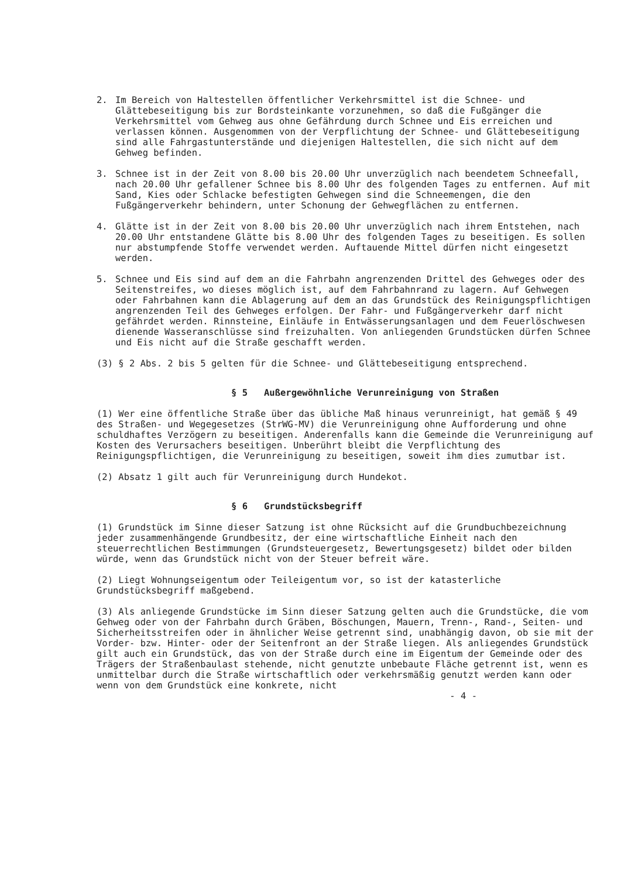2. Im Bereich von Haltestellen öffentlicher Verkehrsmittel ist die Schnee- und Glättebeseitigung bis zur Bordsteinkante vorzunehmen, so daß die Fußgänger die Verkehrsmittel vom Gehweg aus ohne Gefährdung durch Schnee und Eis erreichen und verlassen können. Ausgenommen von der Verpflichtung der Schnee- und Glättebeseitigung sind alle Fahrgastunterstände und diejenigen Haltestellen, die sich nicht auf dem Gehweg befinden.
3. Schnee ist in der Zeit von 8.00 bis 20.00 Uhr unverzüglich nach beendetem Schneefall, nach 20.00 Uhr gefallener Schnee bis 8.00 Uhr des folgenden Tages zu entfernen. Auf mit Sand, Kies oder Schlacke befestigten Gehwegen sind die Schneemengen, die den Fußgängerverkehr behindern, unter Schonung der Gehwegflächen zu entfernen.
4. Glätte ist in der Zeit von 8.00 bis 20.00 Uhr unverzüglich nach ihrem Entstehen, nach 20.00 Uhr entstandene Glätte bis 8.00 Uhr des folgenden Tages zu beseitigen. Es sollen nur abstumpfende Stoffe verwendet werden. Auftauende Mittel dürfen nicht eingesetzt werden.
5. Schnee und Eis sind auf dem an die Fahrbahn angrenzenden Drittel des Gehweges oder des Seitenstreifes, wo dieses möglich ist, auf dem Fahrbahnrand zu lagern. Auf Gehwegen oder Fahrbahnen kann die Ablagerung auf dem an das Grundstück des Reinigungspflichtigen angrenzenden Teil des Gehweges erfolgen. Der Fahr- und Fußgängerverkehr darf nicht gefährdet werden. Rinnsteine, Einläufe in Entwässerungsanlagen und dem Feuerlöschwesen dienende Wasseranschlüsse sind freizuhalten. Von anliegenden Grundstücken dürfen Schnee und Eis nicht auf die Straße geschafft werden.
(3) § 2 Abs. 2 bis 5 gelten für die Schnee- und Glättebeseitigung entsprechend.
§ 5 Außergewöhnliche Verunreinigung von Straßen
(1) Wer eine öffentliche Straße über das übliche Maß hinaus verunreinigt, hat gemäß § 49 des Straßen- und Wegegesetzes (StrWG-MV) die Verunreinigung ohne Aufforderung und ohne schuldhaftes Verzögern zu beseitigen. Anderenfalls kann die Gemeinde die Verunreinigung auf Kosten des Verursachers beseitigen. Unberührt bleibt die Verpflichtung des Reinigungspflichtigen, die Verunreinigung zu beseitigen, soweit ihm dies zumutbar ist.
(2) Absatz 1 gilt auch für Verunreinigung durch Hundekot.
§ 6 Grundstücksbegriff
(1) Grundstück im Sinne dieser Satzung ist ohne Rücksicht auf die Grundbuchbezeichnung jeder zusammenhängende Grundbesitz, der eine wirtschaftliche Einheit nach den steuerrechtlichen Bestimmungen (Grundsteuergesetz, Bewertungsgesetz) bildet oder bilden würde, wenn das Grundstück nicht von der Steuer befreit wäre.
(2) Liegt Wohnungseigentum oder Teileigentum vor, so ist der katasterliche Grundstücksbegriff maßgebend.
(3) Als anliegende Grundstücke im Sinn dieser Satzung gelten auch die Grundstücke, die vom Gehweg oder von der Fahrbahn durch Gräben, Böschungen, Mauern, Trenn-, Rand-, Seiten- und Sicherheitsstreifen oder in ähnlicher Weise getrennt sind, unabhängig davon, ob sie mit der Vorder- bzw. Hinter- oder der Seitenfront an der Straße liegen. Als anliegendes Grundstück gilt auch ein Grundstück, das von der Straße durch eine im Eigentum der Gemeinde oder des Trägers der Straßenbaulast stehende, nicht genutzte unbebaute Fläche getrennt ist, wenn es unmittelbar durch die Straße wirtschaftlich oder verkehrsmäßig genutzt werden kann oder wenn von dem Grundstück eine konkrete, nicht
- 4 -